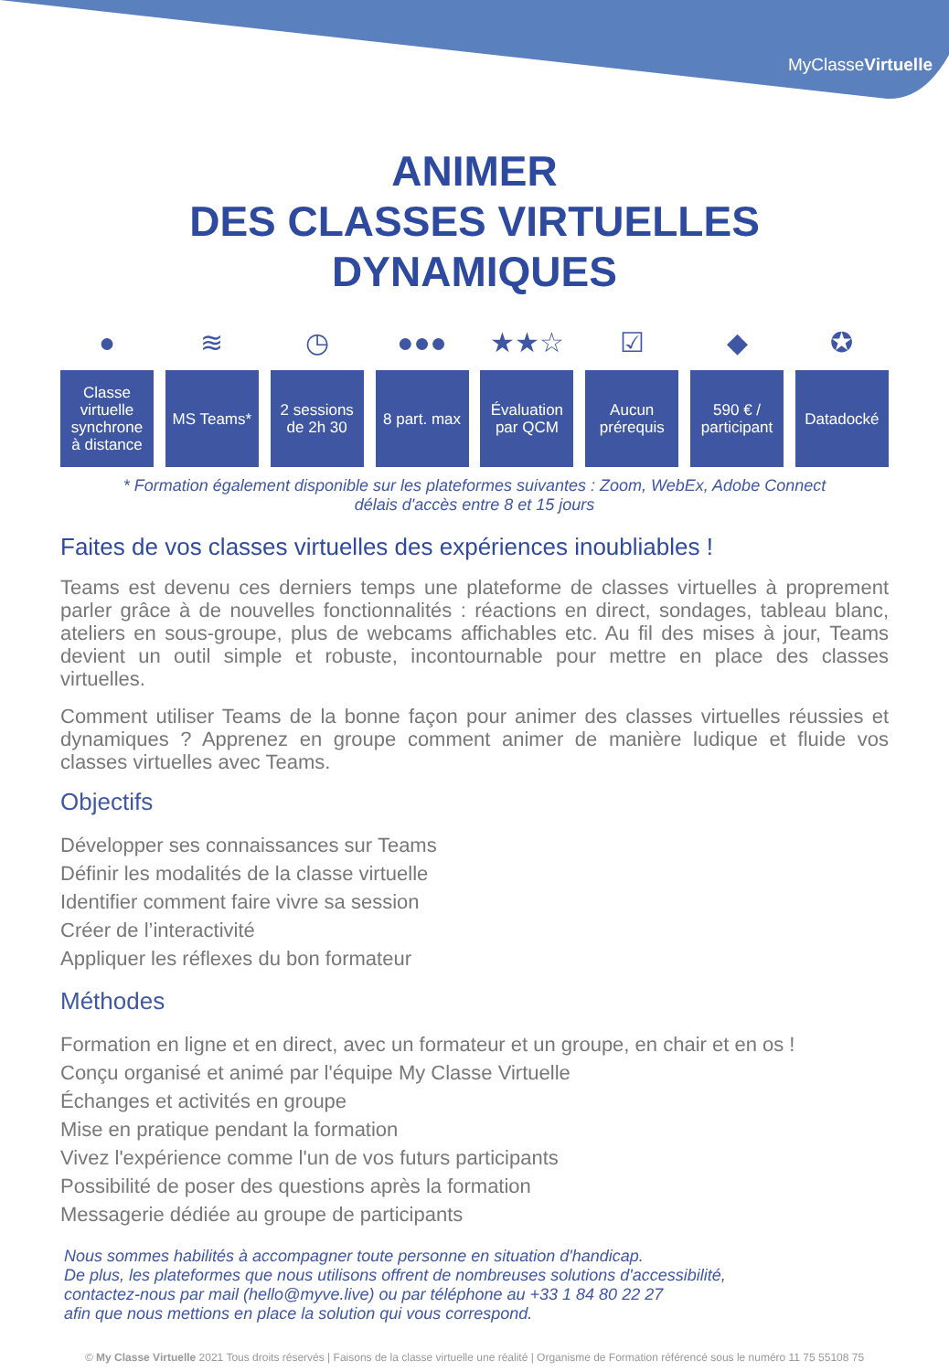MyClasseVirtuelle
ANIMER
DES CLASSES VIRTUELLES
DYNAMIQUES
●
Classe
virtuelle
synchrone
à distance
≋
MS Teams*
◷
2 sessions
de 2h 30
●●●
8 part. max
★★☆
Évaluation
par QCM
☑
Aucun
prérequis
◆
590 € /
participant
✪
Datadocké
* Formation également disponible sur les plateformes suivantes : Zoom, WebEx, Adobe Connect
délais d'accès entre 8 et 15 jours
Faites de vos classes virtuelles des expériences inoubliables !
Teams est devenu ces derniers temps une plateforme de classes virtuelles à proprement parler grâce à de nouvelles fonctionnalités : réactions en direct, sondages, tableau blanc, ateliers en sous-groupe, plus de webcams affichables etc. Au fil des mises à jour, Teams devient un outil simple et robuste, incontournable pour mettre en place des classes virtuelles.
Comment utiliser Teams de la bonne façon pour animer des classes virtuelles réussies et dynamiques ? Apprenez en groupe comment animer de manière ludique et fluide vos classes virtuelles avec Teams.
Objectifs
Développer ses connaissances sur Teams
Définir les modalités de la classe virtuelle
Identifier comment faire vivre sa session
Créer de l’interactivité
Appliquer les réflexes du bon formateur
Méthodes
Formation en ligne et en direct, avec un formateur et un groupe, en chair et en os !
Conçu organisé et animé par l'équipe My Classe Virtuelle
Échanges et activités en groupe
Mise en pratique pendant la formation
Vivez l'expérience comme l'un de vos futurs participants
Possibilité de poser des questions après la formation
Messagerie dédiée au groupe de participants
Nous sommes habilités à accompagner toute personne en situation d'handicap.
De plus, les plateformes que nous utilisons offrent de nombreuses solutions d'accessibilité,
contactez-nous par mail (hello@myve.live) ou par téléphone au +33 1 84 80 22 27
afin que nous mettions en place la solution qui vous correspond.
© My Classe Virtuelle 2021 Tous droits réservés | Faisons de la classe virtuelle une réalité | Organisme de Formation référencé sous le numéro 11 75 55108 75